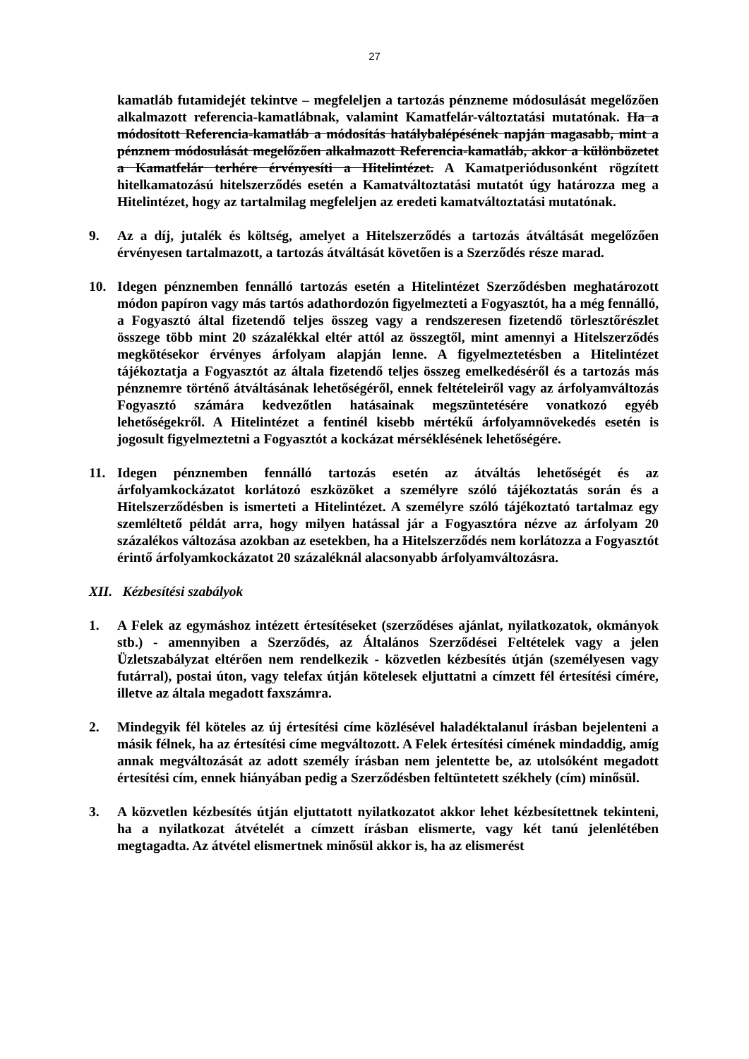27
kamatláb futamidejét tekintve – megfeleljen a tartozás pénzneme módosulását megelőzően alkalmazott referencia-kamatlábnak, valamint Kamatfelár-változtatási mutatónak. Ha a módosított Referencia-kamatláb a módosítás hatálybalépésének napján magasabb, mint a pénznem módosulását megelőzően alkalmazott Referencia-kamatláb, akkor a különbözetet a Kamatfelár terhére érvényesíti a Hitelintézet. A Kamatperiódusonként rögzített hitelkamatozású hitelszerződés esetén a Kamatváltoztatási mutatót úgy határozza meg a Hitelintézet, hogy az tartalmilag megfeleljen az eredeti kamatváltoztatási mutatónak.
9. Az a díj, jutalék és költség, amelyet a Hitelszerződés a tartozás átváltását megelőzően érvényesen tartalmazott, a tartozás átváltását követően is a Szerződés része marad.
10. Idegen pénznemben fennálló tartozás esetén a Hitelintézet Szerződésben meghatározott módon papíron vagy más tartós adathordozón figyelmezteti a Fogyasztót, ha a még fennálló, a Fogyasztó által fizetendő teljes összeg vagy a rendszeresen fizetendő törlesztőrészlet összege több mint 20 százalékkal eltér attól az összegtől, mint amennyi a Hitelszerződés megkötésekor érvényes árfolyam alapján lenne. A figyelmeztetésben a Hitelintézet tájékoztatja a Fogyasztót az általa fizetendő teljes összeg emelkedéséről és a tartozás más pénznemre történő átváltásának lehetőségéről, ennek feltételeiről vagy az árfolyamváltozás Fogyasztó számára kedvezőtlen hatásainak megszüntetésére vonatkozó egyéb lehetőségekről. A Hitelintézet a fentinél kisebb mértékű árfolyamnövekedés esetén is jogosult figyelmeztetni a Fogyasztót a kockázat mérséklésének lehetőségére.
11. Idegen pénznemben fennálló tartozás esetén az átváltás lehetőségét és az árfolyamkockázatot korlátozó eszközöket a személyre szóló tájékoztatás során és a Hitelszerződésben is ismerteti a Hitelintézet. A személyre szóló tájékoztató tartalmaz egy szemléltető példát arra, hogy milyen hatással jár a Fogyasztóra nézve az árfolyam 20 százalékos változása azokban az esetekben, ha a Hitelszerződés nem korlátozza a Fogyasztót érintő árfolyamkockázatot 20 százaléknál alacsonyabb árfolyamváltozásra.
XII. Kézbesítési szabályok
1. A Felek az egymáshoz intézett értesítéseket (szerződéses ajánlat, nyilatkozatok, okmányok stb.) - amennyiben a Szerződés, az Általános Szerződései Feltételek vagy a jelen Üzletszabályzat eltérően nem rendelkezik - közvetlen kézbesítés útján (személyesen vagy futárral), postai úton, vagy telefax útján kötelesek eljuttatni a címzett fél értesítési címére, illetve az általa megadott faxszámra.
2. Mindegyik fél köteles az új értesítési címe közlésével haladéktalanul írásban bejelenteni a másik félnek, ha az értesítési címe megváltozott. A Felek értesítési címének mindaddig, amíg annak megváltozását az adott személy írásban nem jelentette be, az utolsóként megadott értesítési cím, ennek hiányában pedig a Szerződésben feltüntetett székhely (cím) minősül.
3. A közvetlen kézbesítés útján eljuttatott nyilatkozatot akkor lehet kézbesítettnek tekinteni, ha a nyilatkozat átvételét a címzett írásban elismerte, vagy két tanú jelenlétében megtagadta. Az átvétel elismertnek minősül akkor is, ha az elismerést